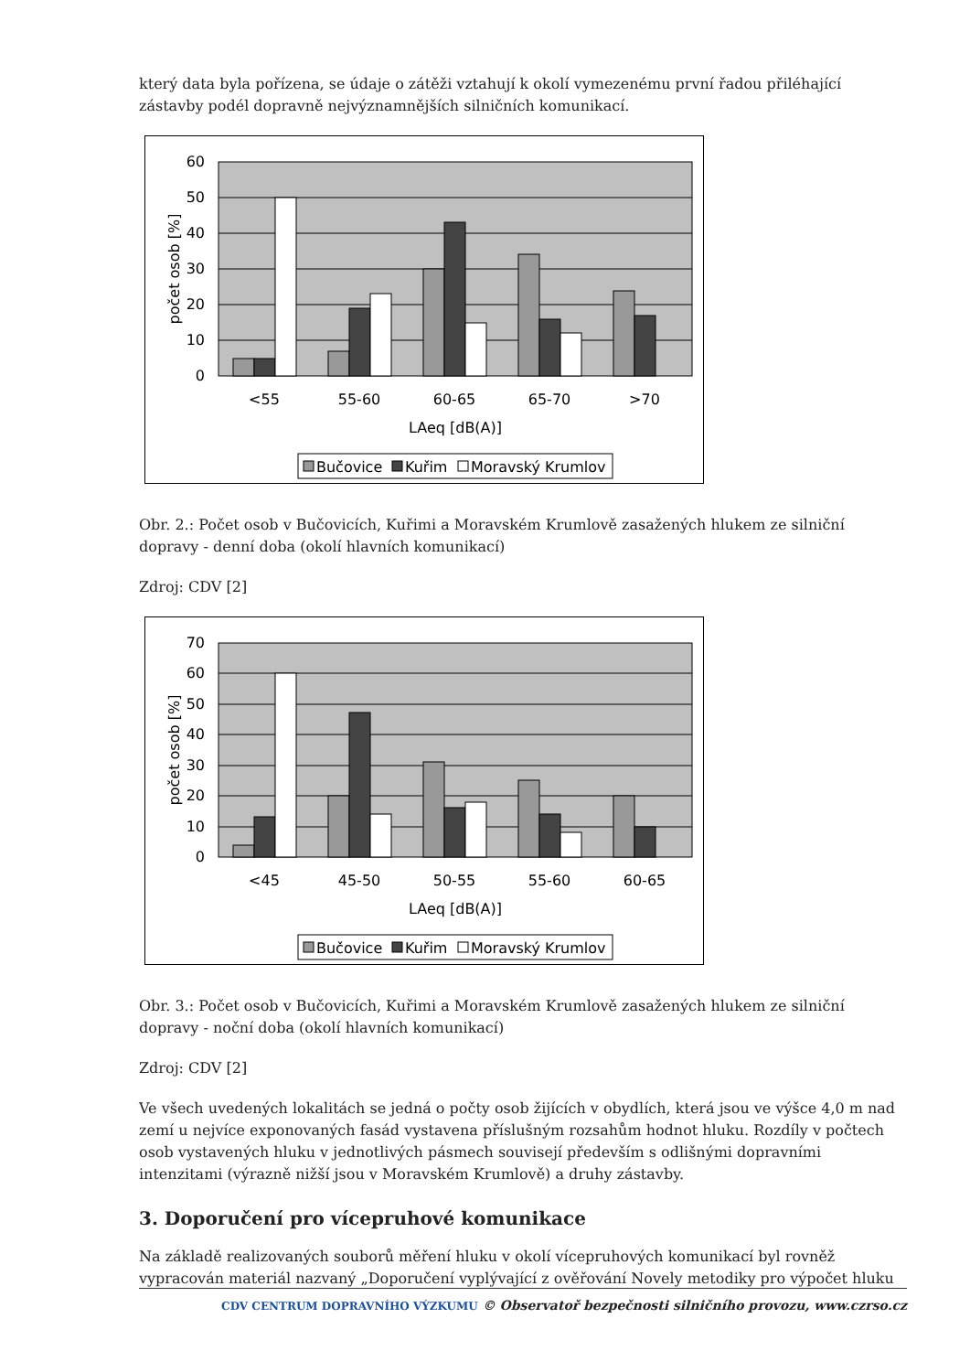který data byla pořízena, se údaje o zátěži vztahují k okolí vymezenému první řadou přiléhající zástavby podél dopravně nejvýznamnějších silničních komunikací.
60
50
40
30
20
10
0
<55
55-60
60-65
65-70
>70
LAeq [dB(A)]
počet osob [%]
Bučovice
Kuřim
Moravský Krumlov
Obr. 2.: Počet osob v Bučovicích, Kuřimi a Moravském Krumlově zasažených hlukem ze silniční dopravy - denní doba (okolí hlavních komunikací)
Zdroj: CDV [2]
70
60
50
40
30
20
10
0
<45
45-50
50-55
55-60
60-65
LAeq [dB(A)]
počet osob [%]
Bučovice
Kuřim
Moravský Krumlov
Obr. 3.: Počet osob v Bučovicích, Kuřimi a Moravském Krumlově zasažených hlukem ze silniční dopravy - noční doba (okolí hlavních komunikací)
Zdroj: CDV [2]
Ve všech uvedených lokalitách se jedná o počty osob žijících v obydlích, která jsou ve výšce 4,0 m nad zemí u nejvíce exponovaných fasád vystavena příslušným rozsahům hodnot hluku. Rozdíly v počtech osob vystavených hluku v jednotlivých pásmech souvisejí především s odlišnými dopravními intenzitami (výrazně nižší jsou v Moravském Krumlově) a druhy zástavby.
3. Doporučení pro vícepruhové komunikace
Na základě realizovaných souborů měření hluku v okolí vícepruhových komunikací byl rovněž vypracován materiál nazvaný „Doporučení vyplývající z ověřování Novely metodiky pro výpočet hluku
CDV CENTRUM DOPRAVNÍHO VÝZKUMU © Observatoř bezpečnosti silničního provozu, www.czrso.cz